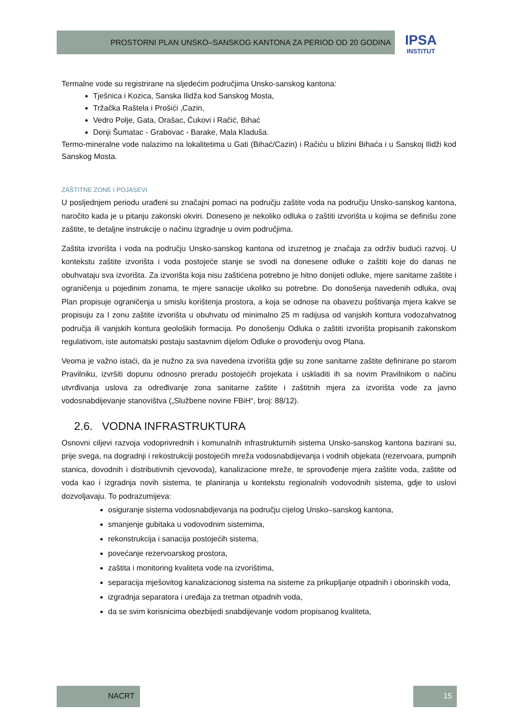PROSTORNI PLAN UNSKO–SANSKOG KANTONA ZA PERIOD OD 20 GODINA
IPSA
INSTITUT
Termalne vode su registrirane na sljedećim područjima Unsko-sanskog kantona:
Tješnica i Kozica, Sanska Ilidža kod Sanskog Mosta,
Tržačka Raštela i Prošići ,Cazin,
Vedro Polje, Gata, Orašac, Ćukovi i Račić, Bihać
Donji Šumatac - Grabovac - Barake, Mala Kladuša.
Termo-mineralne vode nalazimo na lokalitetima u Gati (Bihać/Cazin) i Račiću u blizini Bihaća i u Sanskoj Ilidži kod Sanskog Mosta.
ZAŠTITNE ZONE I POJASEVI
U posljednjem periodu urađeni su značajni pomaci na području zaštite voda na području Unsko-sanskog kantona, naročito kada je u pitanju zakonski okviri. Doneseno je nekoliko odluka o zaštiti izvorišta u kojima se definišu zone zaštite, te detaljne instrukcije o načinu izgradnje u ovim područjima.
Zaštita izvorišta i voda na području Unsko-sanskog kantona od izuzetnog je značaja za održiv budući razvoj. U kontekstu zaštite izvorišta i voda postojeće stanje se svodi na donesene odluke o zaštiti koje do danas ne obuhvataju sva izvorišta. Za izvorišta koja nisu zaštićena potrebno je hitno donijeti odluke, mjere sanitarne zaštite i ograničenja u pojedinim zonama, te mjere sanacije ukoliko su potrebne. Do donošenja navedenih odluka, ovaj Plan propisuje ograničenja u smislu korištenja prostora, a koja se odnose na obavezu poštivanja mjera kakve se propisuju za I zonu zaštite izvorišta u obuhvatu od minimalno 25 m radijusa od vanjskih kontura vodozahvatnog područja ili vanjskih kontura geoloških formacija. Po donošenju Odluka o zaštiti izvorišta propisanih zakonskom regulativom, iste automatski postaju sastavnim dijelom Odluke o provođenju ovog Plana.
Veoma je važno istaći, da je nužno za sva navedena izvorišta gdje su zone sanitarne zaštite definirane po starom Pravilniku, izvršiti dopunu odnosno preradu postojećih projekata i uskladiti ih sa novim Pravilnikom o načinu utvrđivanja uslova za određivanje zona sanitarne zaštite i zaštitnih mjera za izvorišta vode za javno vodosnabdijevanje stanovištva („Službene novine FBiH“, broj: 88/12).
2.6. VODNA INFRASTRUKTURA
Osnovni ciljevi razvoja vodoprivrednih i komunalnih infrastrukturnih sistema Unsko-sanskog kantona bazirani su, prije svega, na dogradnji i rekostrukciji postojećih mreža vodosnabdijevanja i vodnih objekata (rezervoara, pumpnih stanica, dovodnih i distributivnih cjevovoda), kanalizacione mreže, te sprovođenje mjera zaštite voda, zaštite od voda kao i izgradnja novih sistema, te planiranja u kontekstu regionalnih vodovodnih sistema, gdje to uslovi dozvoljavaju. To podrazumijeva:
osiguranje sistema vodosnabdjevanja na području cijelog Unsko–sanskog kantona,
smanjenje gubitaka u vodovodnim sistemima,
rekonstrukcija i sanacija postojećih sistema,
povećanje rezervoarskog prostora,
zaštita i monitoring kvaliteta vode na izvorištima,
separacija mješovitog kanalizacionog sistema na sisteme za prikupljanje otpadnih i oborinskih voda,
izgradnja separatora i uređaja za tretman otpadnih voda,
da se svim korisnicima obezbijedi snabdijevanje vodom propisanog kvaliteta,
NACRT 15